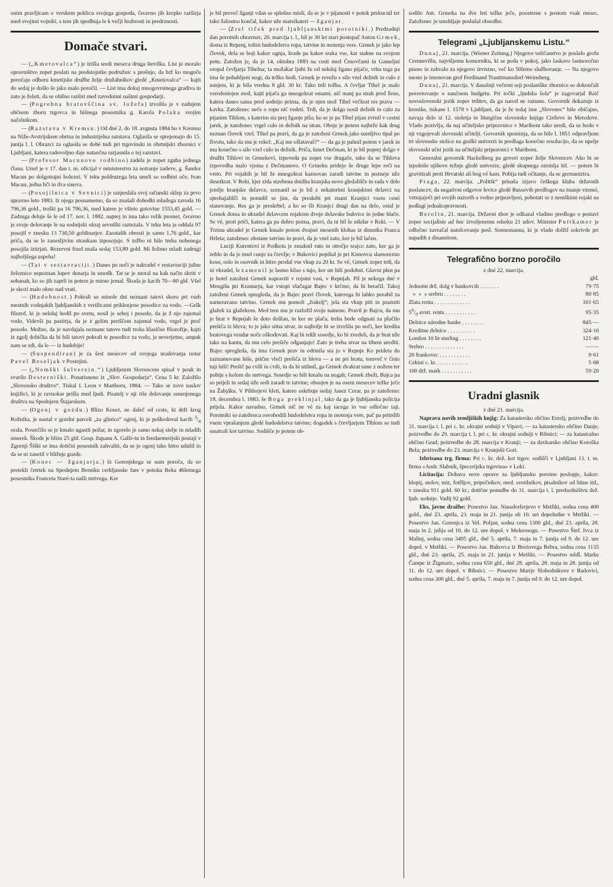onim pravljicam o verskem poklicu svojega gospoda, čeravno jih krepko razširja med svojimi vojniki, s tem jih spodbuja le k večji hrabrosti in predrznosti.
Domače stvari.
— („Kmetovalca“) je izišla sredi meseca druga številka. List je moralo opravništvo zopet poslati na predstojnike podružnic s prošnjo, da brž ko mogoče poročajo odboru kmetijske družbe želje družabnikov gledé „Kmetovalca“ — kajti do sedaj je došlo še jako malo poročil. — List ima dokaj mnogovrstnega gradiva in zato je želeti, da se obilno razširi med zavednimi našimi gospodarji.
— (Pogrebna bratovščina sv. Jožefa) izvolila je v zadnjem občnem zboru trgovca in hišnega posestnika g. Karola Polaka svojim načelnikom.
— (Razstava v Kremsu.) Od dné 2. do 18. avgusta 1884 bo v Kremsu na Niže-Avstrijskem obrtna in industrijelna razstava. Oglasila se sprejemajo do 15. junija l. l. Obrazci za oglasila se dobé tudi pri trgovinski in obrtnijski zbornici v Ljubljani, katera radovoljno daje natančna razjasnila o tej razstavi.
— (Profesor Macunovo rodbino) zadela je zopet zguba jednega člana. Umrl je v 17. dan t. m. oficijal v ministerstvu za notranje zadeve, g. Šandor Macun po dolgotrajni bolezni. V teku poldruzega leta umrli so rodbini oče, Ivan Macun, jedna hči in dva sinova.
— (Posojilnica v Sevnici) je razposlala svoj računski sklep za prvo upravno leto 1883. Iz njega posnamemo, da so znašali dohodki mladega zavoda 16 796,36 gold., troški pa 16 796,36, med katere je všteto gotovine 1553,45 gold. — Zadruga deluje še le od 17. nov. l. 1882. naprej in ima tako velik promet, čeravno je svoje delovanje le na sodnijski okraj sevniški raztezala. V teku leta je oddala 97 posojil v znesku 13 730,50 goldinarjev. Zaostalih obresti je samo 1,76 gold., kar priča, da se le zanesljivim strankam izposojuje. S tožbo ni bilo treba nobenega posojila iztirjati. Rezervni fond znaša sedaj 153,89 gold. Mi želimo mladi zadrugi najboljšega uspeha!
— (Tat v restavraciji.) Danes po noči je nakradel v restavraciji južne železnice nepoznan lopov denarja in smodk. Tat se je moral na kak način skriti v sobanah, ko so jih zaprli in potem je mirno jemal. Škoda je kacih 70—80 gld. Všel je skozi malo okno nad vrati.
— (Hudobnost.) Pokrali so minole dni neznani tatovi skoro pri vseh mestnih vodnjakih ljubljanskih z verižicami priklenjene posodice za vodo. —Gršk filozof, ki je nekdaj hodil po svetu, nosil je seboj i posodo, da je ž njo zajemal vodo. Videvši pa pastirja, da je z golim periščem zajemal vodo, vrgel je proč posodo. Možno, da je navdajala neznane tatove tudi troha klasične filozofije, kajti iz zgolj dobička da bi bili tatovi pokrali te posodice za vodo, je neverjetno, ampak nam se zdi, da le — iz hudobije!
— (Suspendiran) je za šest mesecev od svojega uradovanja notar Pavel Beseljak v Postojini.
— („Nemški šulverein.“) Ljubljenim Slovencem spisal v pouk in svarilo Desterniški. Ponatisneno iz „Slov. Gospodarja“. Cena 5 kr. Založilo „Slovensko društvo“. Tiskal I. Leon v Mariboru, 1884. — Tako se zove naslov knjižici, ki je ravnokar prišla med ljudi. Pisatelj v nji riše delovanje omenjenega društva na Spodnjem Štajarskem.
— (Ogenj v gozdu.) Blizo Kosez, ne daleč od ceste, ki drži krog Rožnika, je nastal v gozdni parceli „za glinico“ ogenj, ki je poškodoval kacih 3/4 orala. Posrečilo se je kmalo ugasiti požar, in zgorelo je samo nekaj steljе in mladih smerek. Škode je blizo 25 gld. Gosp. županu A. Gallé-tu in žendarmerijski postaji v Zgornji Šiški se ima dotični posestnik zahvaliti, da se je ogenj tako hitro udušil in da se ni zanetil v bližnje gozde.
— (Konec — žganjarja.) Iz Gorenjskega se nam poroča, da so pretekli četrtek na Spodnjem Berniku cerkljanske fare v potoku Reka 46letnega posestnika Franceta Staré-ta našli mrtvega. Ker
je bil preveč žganji vdan se splošno misli, da se je v pijanosti v potok prekucnil ter tako žalostno končal, kakor uže marsikateri — žganjar.
— (Zrel tiček pred ljubljanskimi porotniki.) Predzadnji dan porotnih obravnav, 20. marcija t. l., bil je 30 let stari postopač Anton Grmek, doma iz Repenj, tožen hudodelstva ropa, tatvine in motenja vere. Grmek je jako lep človek, dela se boji kakor ognja, krade pa kakor sraka vse, kar stakne na svojem potu. Zatožen je, da je 14. oktobra 1883 na cesti med Črnovčami in Gameljni oropal čevljarja Tihelna; ta možakar ljubi že od nekdaj žgano pijačo, vrhu tega pa ima še pohabljeni nogi, da težko hodi. Grmek je revežu s silo vzel dežnik in culo z usnjem, ki je bila vredna 8 gld. 30 kr. Tako trdi tožba. A čevljar Tihel je malo verodostojen mož, kajti pijača ga mnogokrat omami, nič manj pa strah pred ženo, katera danes sama pred sodnijo prizna, da je njen mož Tihel večkrat res prava — kavka. Zatoženec neče o ropu nič vedeti. Trdi, da je dolgo nosil dežnik in culo za pijanim Tihlom, s katerim sta prej žganje pila; ko se je pa Tihel pijan zvrnil v cestni jarek, je zatoženec vrgel culo in dežnik na stran. Oboje je potem najbrže kak drug neznan človek vzel. Tihel pa pravi, da ga je zatoženi Grmek jako sumljivo tipal po životu, tako da mu je rekel: „Kaj me ošlatavaš?“ — da ga je pahnil potem v jarek in mu konečno s silo vzel culo in dežnik. Priča, kmet Dečman, ki je bil poprej dolgo v družbi Tihlovi in Grmekovi, izpoveda pa zopet vse drugače, tako da se Tihlova izpovedba malo vjema z Dečmanovo. O Grmeku pridejo še druge lepe reči na vrsto. Pri vojakih je bil že mnogokrat kaznovan zaradi tatvine in pozneje uže desetkrat. V Reki, kjer zida stavbena družba kranjska novo gledališče in rada v delo jemlje kranjske delavce, seznanil se je bil z nekaterimi kranjskimi delavci na sprehajališči in ponudil se jim, da preskrbi pri znani Kranjici vsem cenó stanovanje. Res ga je preskrbel, a ko so šli Kranjci drugi dan na delo, ostal je Grmek doma in ukradel delavcem rojakom dvoje delavske bukvice in jedne hlače. Se vé, proti priči, katera ga pa dobro pozna, pravi, da ni bil še nikdar v Reki. — V Trzinu ukradel je Grmek kmalo potem dvajset mesenih klobas iz dimnika Franca Hrleta; zatoženec obstane tatvino in pravi, da je vzel zato, ker je bil lačen.
Luciji Kurentovi iz Podkota je zmaknil ruto in otročjo srajco zato, ker ga je zeblo in da je imel cunje za črevlje; v Bukovici popihal je pri Kimovcu slamorezno koso, oslo in osovnik in hitro prodal vse vkup za 20 kr. Se vé, Grmek zopet trdi, da ni vkradel, le zamenil je lastno kôso s tujo, ker ste bili podobni. Glavni plen pa je hotel zatoženi Grmek napraviti v rojstni vasi, v Repnjah. Pil je nekega dné v Mengišu pri Kramarju, kar vstopi vlačugar Bajec v krčmo, da bi beračil. Takoj zatoženi Grmek spregleda, da je Bajec pravi človek, katerega bi lahko porabil za nameravano tatvino. Grmek mu pomoli „frakelj“; jela sta vkup piti in prazniti glažek za glažekom. Med tem mu je razložil svoje namene. Pravil je Bajcu, da mu je brat v Repnjah še doto dolžan, in ker ne plača, treba bode odgnati za plačilo prešiča iz hleva; to je jako sitna stvar, in najbolje bi se izvršila po noči, ker kredita bratovega vendar noče oškodovati. Kaj bi rekli sosedje, ko bi zvedeli, da je brat uže tako na kantu, da mu celo prešiče odganjajo! Zato je treba stvar na tihem urediti. Bajec spregleda, da ima Grmek prav in odrinila sta jo v Repnje Ko prideta do zaznamovane hiše, prične vleči prešiča iz hleva — a ne pri bratu, temveč v čisto tuji hiši! Prešič pa cvili in cvili, in da bi utihnil, ga Grmek dvakrat sune z nožem ter pobije s kolom do mrtvega. Sosedje so bili kmalu na nogah; Grmek zbeži, Bajca pa so prijeli in sedaj uže sedi zaradi te tatvine; obsojen je na osem mesecev težke ječe na Žabjáku. V Pihlerjevi kleti, katero oskrbuje sedaj Janez Cerar, pa je zatoženec 18. decembra l. 1883. še Boga preklinjal, tako da ga je ljubljanska policija prijela. Kakor navadno, Grmek nič ne vé za kaj tacega in vse odločno taji. Porotniki so zatoženca osvobodili hudodelstva ropa in motenja vere, pač pa pritrdili vsem vprašanjem gledé hudodelstva tatvine; dogodek s črevljarjem Tihlom so tudi smatrali kot tatvino. Sodišče je potem ob-
sodilo Ant. Grmeka na dve leti težke ječe, poostrene s postom vsak mesec. Zatoženec je smehljaje poslušal obsodbo.
Telegrami „Ljubljanskemu Listu.“
Dunaj, 21. marcija. (Wiener Zeitung.) Njegovo veličanstvo je poslalo grofu Crennevillu, najvišjemu komorniku, ki se poda v pokoj, jako laskavo lastnoročno pismo in zahvalo za njegovo izvrstno, več ko 50letno službovanje. — Na njegovo mesto je imenovan grof Ferdinand Trauttmansdorf-Weinsberg.
Dunaj, 21. marcija. V današnji večerni seji poslaniške zbornice so dokončali posvetovanje o naučnem budgetu. Pri točki „ljudska šola“ je zagovarjal Raič novoslovenski jezik zoper trditev, da ga narod ne razume. Govornik dokazuje iz kronike, tiskane l. 1578 v Ljubljani, da je že tedaj ime „Slovenec“ bilo običajno, navaja delo iz 12. stoletja in liturgične slovenske knjige Cirilove in Metodove. Vlado pozivlja, da naj učiteljsko pripravnico v Mariboru tako uredi, da se bodo v nji vzgojevali slovenski učitelji. Govornik spominja, da so bile l. 1851 odpravljene tri slovenske stolice na graški univerzi in predlaga konečno resolucijo, da se upelje slovenski učni jezik na učiteljski pripravnici v Mariboru.
Generalni govornik Hackelberg pa govori zoper želje Slovencev. Ako bi se izpolnile njihove težnje gledé univerze, gledé skupnega ozemlja itd. — potem bi gravitirali proti Hrvatski ali bog vé kam. Pobija tudi očitanje, da se germanizira.
Praga, 22. marcija. „Politik“ prinaša izjavo češkega kluba državnih poslancev, da negativni odgovor levice gledé Russovih predlogov na znanje vzemó, vztrajajoči pri svojih nazorih a vedno pripravljeni, pobotati se z nemškimi rojaki na podlagi jednakopravnosti.
Berolin, 21. marcija. Državni zbor je odkazal vladino predlogo o postavi zoper socijaliste ad hoc izvoljenemu odseku 21 udov. Minister Puttkamer je odločno zavračal natolcevanje posl. Sonnemanna, ki je vlado dolžil sokrivde pri napadih z dinamitom.
Telegrafično borzno poročilo
z dné 22. marcija.
| | gld. |
| Jednotni drž. dolg v bankovcih . . . . . . . | 79·75 |
| » » » srebru . . . . . . . . | 80·85 |
| Zlata renta . . . . . . . . . . . . . | 101·65 |
| 50/0 avstr. renta . . . . . . . . . . . | 95·35 |
| Delnice národne banke . . . . . . . . | 845·— |
| Kreditne delnice . . . . . . . . . . | 324·10 |
| London 10 lir sterling . . . . . . . . | 121·40 |
| Srebro . . . . . . . . . . . . . . | —·— |
| 20 frankovec . . . . . . . . . . . | 9·61 |
| Cekini c. kr. . . . . . . . . . . . | 5·68 |
| 100 drž. mark . . . . . . . . . . . | 59·20 |
Uradni glasnik
z dné 21. marcija.
Naprava novih zemljiških knjig: Za katastersko občino Erzelj; poizvedbe do 31. marcija t. l. pri c. kr. okrajni sodniji v Vipavi; — za katastersko občino Danje; poizvedbe do 29. marcija t. l. pri c. kr. okrajni sodniji v Ribnici; — za katastralno občino Grad; poizvedbe do 28. marcija v Kranji; — za davkarsko občino Koroška Bela; poizvedbe do 23. marcija v Kranjski Gori.
Izbrisana trg. firma: Pri c. kr. dež. kot trgov. sodišči v Ljubljani 13. t. m. firma «Andr. Slabnik, špecerijska trgovina» v Loki.
Licitacija: Dobava nove oprave za ljubljansko porotno poslopje, kakor: klopij, stolov, miz, fotêljov, pripečnikov, med. svetilnikov, pisalnikov od litine itd., v znesku 911 gold. 60 kr.; dotične ponudbe do 31. marcija t. l. predsedništvu dež. ljub. sodnije. Vadij 92 gold.
Eks. javne dražbe: Posestvo Jan. Nussdorferjevo v Metliki, sodna cena 400 gold., dné 23. aprila, 23. maja in 21. junija ob 10. uri dopoludne v Metliki. — Posestvo Jan. Gorenjca iz Vel. Poljan, sodna cena 1300 gld., dné 23. aprila, 28. maja in 2. julija od 10. do 12. ure dopol. v Mokronogu. — Posestvo Štef. Ivca iz Malinj, sodna cena 3495 gld., dné 5. aprila, 7. maja in 7. junija od 9. do 12. ure dopol. v Metliki. — Posestvo Jan. Bukovca iz Brezovega Rebra, sodna cena 1135 gld., dné 23. aprila, 25. maja in 21. junija v Metliki. — Posestvo mldl. Marke Čampe iz Žigmaric, sodna cena 650 gld., dné 28. aprila, 28. maja in 28. junija od 11. do 12. ure dopol. v Ribnici. — Posestvo Marije Slobodnikove v Radovici, sodna cena 300 gld., dné 5. aprila, 7. maja in 7. junija od 9. do 12. ure dopol.